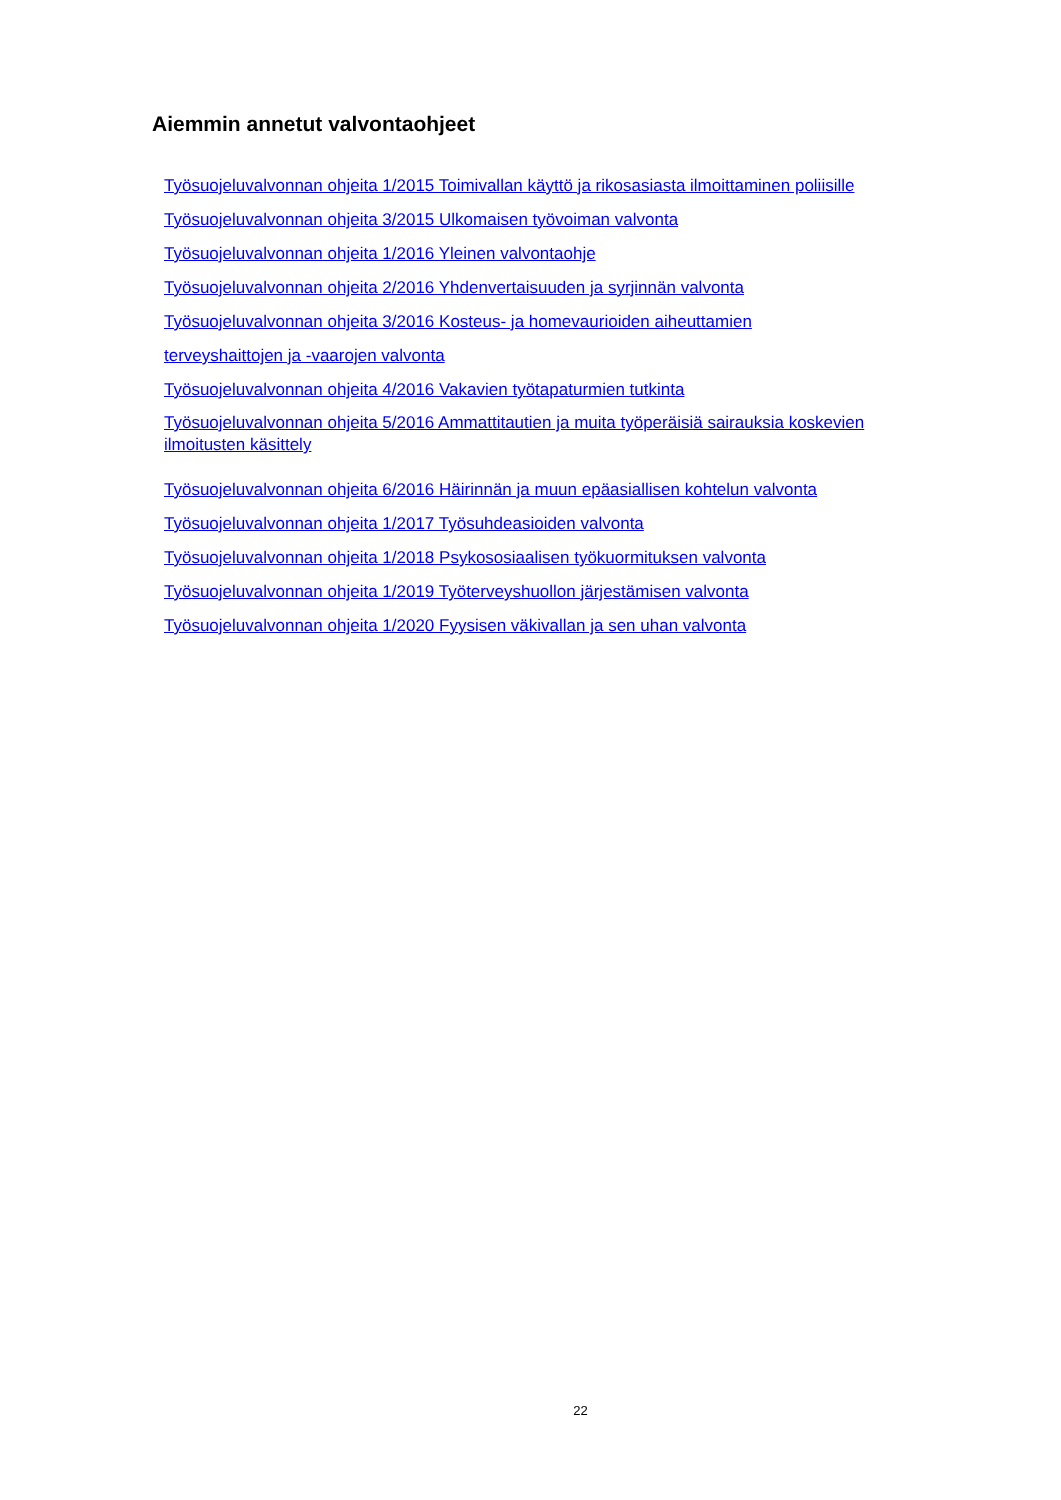Aiemmin annetut valvontaohjeet
Työsuojeluvalvonnan ohjeita 1/2015 Toimivallan käyttö ja rikosasiasta ilmoittaminen poliisille
Työsuojeluvalvonnan ohjeita 3/2015 Ulkomaisen työvoiman valvonta
Työsuojeluvalvonnan ohjeita 1/2016 Yleinen valvontaohje
Työsuojeluvalvonnan ohjeita 2/2016 Yhdenvertaisuuden ja syrjinnän valvonta
Työsuojeluvalvonnan ohjeita 3/2016 Kosteus- ja homevaurioiden aiheuttamien
terveyshaittojen ja -vaarojen valvonta
Työsuojeluvalvonnan ohjeita 4/2016 Vakavien työtapaturmien tutkinta
Työsuojeluvalvonnan ohjeita 5/2016 Ammattitautien ja muita työperäisiä sairauksia koskevien ilmoitusten käsittely
Työsuojeluvalvonnan ohjeita 6/2016 Häirinnän ja muun epäasiallisen kohtelun valvonta
Työsuojeluvalvonnan ohjeita 1/2017 Työsuhdeasioiden valvonta
Työsuojeluvalvonnan ohjeita 1/2018 Psykososiaalisen työkuormituksen valvonta
Työsuojeluvalvonnan ohjeita 1/2019 Työterveyshuollon järjestämisen valvonta
Työsuojeluvalvonnan ohjeita 1/2020 Fyysisen väkivallan ja sen uhan valvonta
22